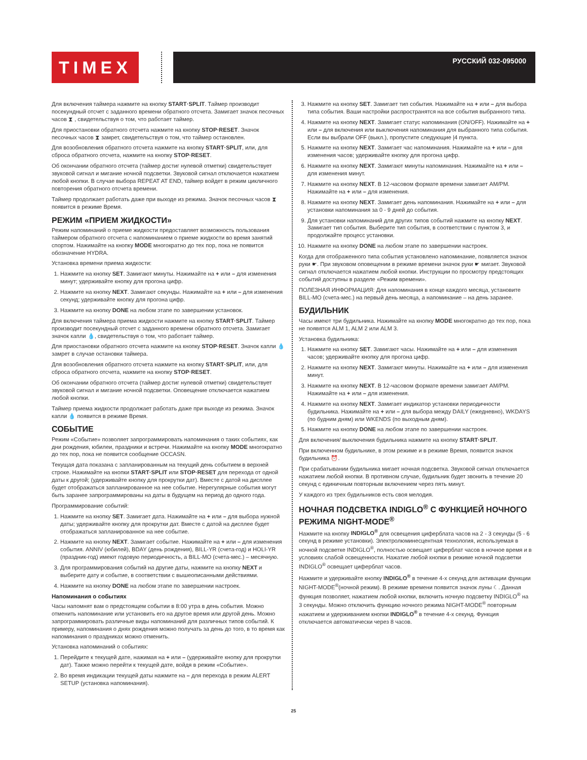TIMEX
РУССКИЙ 032-095000
Для включения таймера нажмите на кнопку START·SPLIT. Таймер производит посекундный отсчет с заданного времени обратного отсчета. Замигает значок песочных часов ⧗ , свидетельствуя о том, что работает таймер.
Для приостановки обратного отсчета нажмите на кнопку STOP·RESET. Значок песочных часов ⧗ замрет, свидетельствуя о том, что таймер остановлен.
Для возобновления обратного отсчета нажмите на кнопку START·SPLIT, или, для сброса обратного отсчета, нажмите на кнопку STOP·RESET.
Об окончании обратного отсчета (таймер достиг нулевой отметки) свидетельствует звуковой сигнал и мигание ночной подсветки. Звуковой сигнал отключается нажатием любой кнопки. В случае выбора REPEAT AT END, таймер войдет в режим цикличного повторения обратного отсчета времени.
Таймер продолжает работать даже при выходе из режима. Значок песочных часов ⧗ появится в режиме Время.
РЕЖИМ «ПРИЕМ ЖИДКОСТИ»
Режим напоминаний о приеме жидкости предоставляет возможность пользования таймером обратного отсчета с напоминанием о приеме жидкости во время занятий спортом. Нажимайте на кнопку MODE многократно до тех пор, пока не появится обозначение HYDRA.
Установка времени приема жидкости:
1. Нажмите на кнопку SET. Замигают минуты. Нажимайте на + или – для изменения минут; удерживайте кнопку для прогона цифр.
2. Нажмите на кнопку NEXT. Замигают секунды. Нажимайте на + или – для изменения секунд; удерживайте кнопку для прогона цифр.
3. Нажмите на кнопку DONE на любом этапе по завершении установок.
Для включения таймера приема жидкости нажмите на кнопку START·SPLIT. Таймер производит посекундный отсчет с заданного времени обратного отсчета. Замигает значок капли 💧, свидетельствуя о том, что работает таймер.
Для приостановки обратного отсчета нажмите на кнопку STOP·RESET. Значок капли 💧 замрет в случае остановки таймера.
Для возобновления обратного отсчета нажмите на кнопку START·SPLIT, или, для сброса обратного отсчета, нажмите на кнопку STOP·RESET.
Об окончании обратного отсчета (таймер достиг нулевой отметки) свидетельствует звуковой сигнал и мигание ночной подсветки. Оповещение отключается нажатием любой кнопки.
Таймер приема жидкости продолжает работать даже при выходе из режима. Значок капли 💧 появится в режиме Время.
СОБЫТИЕ
Режим «Событие» позволяет запрограммировать напоминания о таких событиях, как дни рождения, юбилеи, праздники и встречи. Нажимайте на кнопку MODE многократно до тех пор, пока не появится сообщение OCCASN.
Текущая дата показана с запланированным на текущий день событием в верхней строке. Нажимайте на кнопки START·SPLIT или STOP·RESET для перехода от одной даты к другой; (удерживайте кнопку для прокрутки дат). Вместе с датой на дисплее будет отображаться запланированное на нее событие. Нерегулярные события могут быть заранее запрограммированы на даты в будущем на период до одного года.
Программирование событий:
1. Нажмите на кнопку SET. Замигает дата. Нажимайте на + или – для выбора нужной даты; удерживайте кнопку для прокрутки дат. Вместе с датой на дисплее будет отображаться запланированное на нее событие.
2. Нажмите на кнопку NEXT. Замигает событие. Нажимайте на + или – для изменения события. ANNIV (юбилей), BDAY (день рождения), BILL-YR (счета-год) и HOLI-YR (праздник-год) имеют годовую периодичность, а BILL-MO (счета-мес.) – месячную.
3. Для программирования событий на другие даты, нажмите на кнопку NEXT и выберите дату и событие, в соответствии с вышеописанными действиями.
4. Нажмите на кнопку DONE на любом этапе по завершении настроек.
Напоминания о событиях
Часы напомнят вам о предстоящем событии в 8:00 утра в день события. Можно отменить напоминание или установить его на другое время или другой день. Можно запрограммировать различные виды напоминаний для различных типов событий. К примеру, напоминания о днях рождения можно получать за день до того, в то время как напоминания о праздниках можно отменить.
Установка напоминаний о событиях:
1. Перейдите к текущей дате, нажимая на + или – (удерживайте кнопку для прокрутки дат). Также можно перейти к текущей дате, войдя в режим «Событие».
2. Во время индикации текущей даты нажмите на – для перехода в режим ALERT SETUP (установка напоминания).
3. Нажмите на кнопку SET. Замигает тип события. Нажимайте на + или – для выбора типа события. Ваши настройки распространятся на все события выбранного типа.
4. Нажмите на кнопку NEXT. Замигает статус напоминания (ON/OFF). Нажимайте на + или – для включения или выключения напоминания для выбранного типа события. Если вы выбрали OFF (выкл.), пропустите следующие |4 пункта.
5. Нажмите на кнопку NEXT. Замигает час напоминания. Нажимайте на + или – для изменения часов; удерживайте кнопку для прогона цифр.
6. Нажмите на кнопку NEXT. Замигают минуты напоминания. Нажимайте на + или – для изменения минут.
7. Нажмите на кнопку NEXT. В 12-часовом формате времени замигает AM/PM. Нажимайте на + или – для изменения.
8. Нажмите на кнопку NEXT. Замигает день напоминания. Нажимайте на + или – для установки напоминания за 0 - 9 дней до события.
9. Для установки напоминаний для других типов событий нажмите на кнопку NEXT. Замигает тип события. Выберите тип события, в соответствии с пунктом 3, и продолжайте процесс установки.
10. Нажмите на кнопку DONE на любом этапе по завершении настроек.
Когда для отображенного типа события установлено напоминание, появляется значок руки ☛. При звуковом оповещении в режиме времени значок руки ☛ мигает. Звуковой сигнал отключается нажатием любой кнопки. Инструкции по просмотру предстоящих событий доступны в разделе «Режим времени».
ПОЛЕЗНАЯ ИНФОРМАЦИЯ: Для напоминания в конце каждого месяца, установите BILL-MO (счета-мес.) на первый день месяца, а напоминание – на день заранее.
БУДИЛЬНИК
Часы имеют три будильника. Нажимайте на кнопку MODE многократно до тех пор, пока не появятся ALM 1, ALM 2 или ALM 3.
Установка будильника:
1. Нажмите на кнопку SET. Замигают часы. Нажимайте на + или – для изменения часов; удерживайте кнопку для прогона цифр.
2. Нажмите на кнопку NEXT. Замигают минуты. Нажимайте на + или – для изменения минут.
3. Нажмите на кнопку NEXT. В 12-часовом формате времени замигает AM/PM. Нажимайте на + или – для изменения.
4. Нажмите на кнопку NEXT. Замигает индикатор установки периодичности будильника. Нажимайте на + или – для выбора между DAILY (ежедневно), WKDAYS (по будним дням) или WKENDS (по выходным дням).
5. Нажмите на кнопку DONE на любом этапе по завершении настроек.
Для включения/ выключения будильника нажмите на кнопку START·SPLIT.
При включенном будильнике, в этом режиме и в режиме Время, появится значок будильника ⏰.
При срабатывании будильника мигает ночная подсветка. Звуковой сигнал отключается нажатием любой кнопки. В противном случае, будильник будет звонить в течение 20 секунд с единичным повторным включением через пять минут.
У каждого из трех будильников есть своя мелодия.
НОЧНАЯ ПОДСВЕТКА INDIGLO<sup>®</sup> С ФУНКЦИЕЙ НОЧНОГО РЕЖИМА NIGHT-MODE<sup>®</sup>
Нажмите на кнопку INDIGLO<sup>®</sup> для освещения циферблата часов на 2 - 3 секунды (5 - 6 секунд в режиме установки). Электролюминесцентная технология, используемая в ночной подсветке INDIGLO<sup>®</sup>, полностью освещает циферблат часов в ночное время и в условиях слабой освещенности. Нажатие любой кнопки в режиме ночной подсветки INDIGLO<sup>®</sup> освещает циферблат часов.
Нажмите и удерживайте кнопку INDIGLO<sup>®</sup> в течение 4-х секунд для активации функции NIGHT-MODE<sup>®</sup>(ночной режим). В режиме времени появится значок луны ☾. Данная функция позволяет, нажатием любой кнопки, включить ночную подсветку INDIGLO<sup>®</sup> на 3 секунды. Можно отключить функцию ночного режима NIGHT-MODE<sup>®</sup> повторным нажатием и удерживанием кнопки INDIGLO<sup>®</sup> в течение 4-х секунд. Функция отключается автоматически через 8 часов.
25